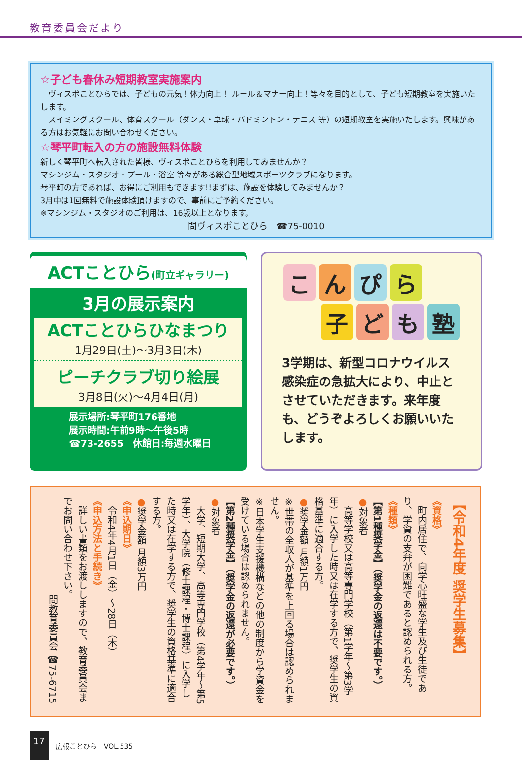教育委員会だより
☆子ども春休み短期教室実施案内
　ヴィスポことひらでは、子どもの元気！体力向上！ ルール＆マナー向上！等々を目的として、子ども短期教室を実施いたします。
　スイミングスクール、体育スクール（ダンス・卓球・バドミントン・テニス 等）の短期教室を実施いたします。興味がある方はお気軽にお問い合わせください。
☆琴平町転入の方の施設無料体験
新しく琴平町へ転入された皆様、ヴィスポことひらを利用してみませんか？
マシンジム・スタジオ・プール・浴室 等々がある総合型地域スポーツクラブになります。
琴平町の方であれば、お得にご利用もできます!!まずは、施設を体験してみませんか？
3月中は1回無料で施設体験頂けますので、事前にご予約ください。
※マシンジム・スタジオのご利用は、16歳以上となります。
問ヴィスポことひら　☎75-0010
ACTことひら(町立ギャラリー)
3月の展示案内
ACTことひらひなまつり
1月29日(土)～3月3日(木)
ピーチクラブ切り絵展
3月8日(火)～4月4日(月)
展示場所:琴平町176番地
展示時間:午前9時～午後5時
☎73-2655　休館日:毎週水曜日
こんぴら
子ども塾
3学期は、新型コロナウイルス感染症の急拡大により、中止とさせていただきます。来年度も、どうぞよろしくお願いいたします。
【令和4年度 奨学生募集】
《資格》
　町内居住で、向学心旺盛な学生及び生徒であり、学資の支弁が困難であると認められる方。
《種類》
【第1種奨学金】（奨学金の返還は不要です。）
●対象者
　高等学校又は高等専門学校（第1学年～第3学年）に入学した時又は在学する方で、奨学生の資格基準に適合する方。
●奨学金額 月額1万円
※世帯の全収入が基準を上回る場合は認められません。
※日本学生支援機構などの他の制度から学資金を受けている場合は認められません。
【第2種奨学金】（奨学金の返還が必要です。）
●対象者
　大学、短期大学、高等専門学校（第4学年～第5学年）、大学院（修士課程・博士課程）に入学した時又は在学する方で、奨学生の資格基準に適合する方。
●奨学金額 月額3万円
《申込期日》
　令和4年4月1日（金）～28日（木）
《申込方法と手続き》
　詳しい書類をお渡ししますので、教育委員会までお問い合わせ下さい。
問教育委員会 ☎75-6715
17 広報ことひら　VOL.535